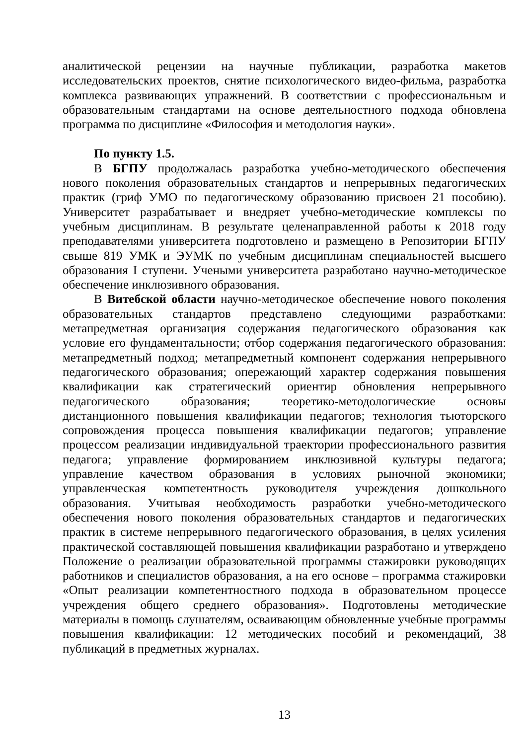аналитической рецензии на научные публикации, разработка макетов исследовательских проектов, снятие психологического видео-фильма, разработка комплекса развивающих упражнений. В соответствии с профессиональным и образовательным стандартами на основе деятельностного подхода обновлена программа по дисциплине «Философия и методология науки».
По пункту 1.5.
В БГПУ продолжалась разработка учебно-методического обеспечения нового поколения образовательных стандартов и непрерывных педагогических практик (гриф УМО по педагогическому образованию присвоен 21 пособию). Университет разрабатывает и внедряет учебно-методические комплексы по учебным дисциплинам. В результате целенаправленной работы к 2018 году преподавателями университета подготовлено и размещено в Репозитории БГПУ свыше 819 УМК и ЭУМК по учебным дисциплинам специальностей высшего образования I ступени. Учеными университета разработано научно-методическое обеспечение инклюзивного образования.
В Витебской области научно-методическое обеспечение нового поколения образовательных стандартов представлено следующими разработками: метапредметная организация содержания педагогического образования как условие его фундаментальности; отбор содержания педагогического образования: метапредметный подход; метапредметный компонент содержания непрерывного педагогического образования; опережающий характер содержания повышения квалификации как стратегический ориентир обновления непрерывного педагогического образования; теоретико-методологические основы дистанционного повышения квалификации педагогов; технология тьюторского сопровождения процесса повышения квалификации педагогов; управление процессом реализации индивидуальной траектории профессионального развития педагога; управление формированием инклюзивной культуры педагога; управление качеством образования в условиях рыночной экономики; управленческая компетентность руководителя учреждения дошкольного образования. Учитывая необходимость разработки учебно-методического обеспечения нового поколения образовательных стандартов и педагогических практик в системе непрерывного педагогического образования, в целях усиления практической составляющей повышения квалификации разработано и утверждено Положение о реализации образовательной программы стажировки руководящих работников и специалистов образования, а на его основе – программа стажировки «Опыт реализации компетентностного подхода в образовательном процессе учреждения общего среднего образования». Подготовлены методические материалы в помощь слушателям, осваивающим обновленные учебные программы повышения квалификации: 12 методических пособий и рекомендаций, 38 публикаций в предметных журналах.
13